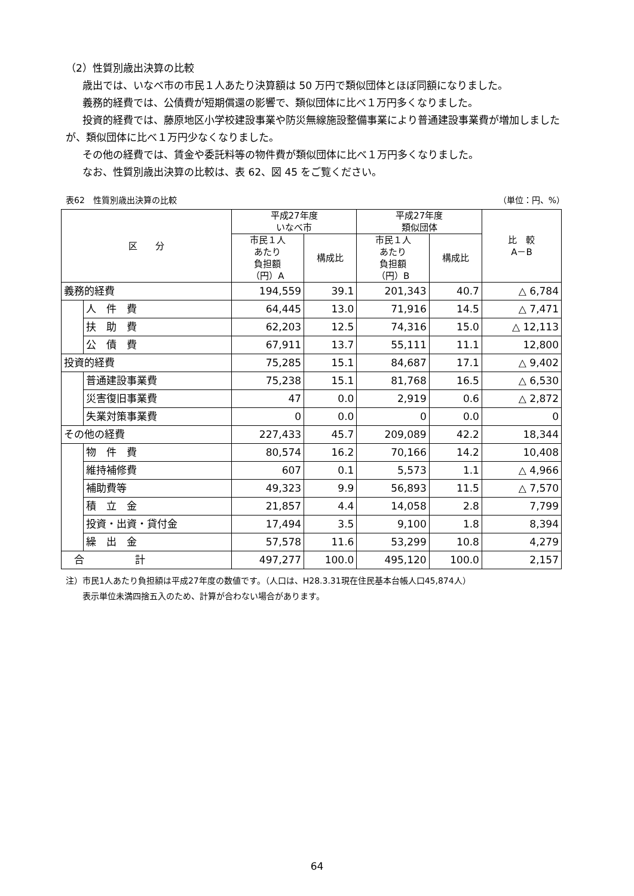（2）性質別歳出決算の比較
歳出では、いなべ市の市民１人あたり決算額は 50 万円で類似団体とほぼ同額になりました。
義務的経費では、公債費が短期償還の影響で、類似団体に比べ１万円多くなりました。
投資的経費では、藤原地区小学校建設事業や防災無線施設整備事業により普通建設事業費が増加しましたが、類似団体に比べ１万円少なくなりました。
その他の経費では、賃金や委託料等の物件費が類似団体に比べ１万円多くなりました。
なお、性質別歳出決算の比較は、表 62、図 45 をご覧ください。
表62　性質別歳出決算の比較 （単位：円、%）
| 区 分 | | 平成27年度 いなべ市 | | 平成27年度 類似団体 | | 比 較 A－B |
| --- | --- | --- | --- | --- | --- | --- |
| | | 市民１人 あたり 負担額 （円）A | 構成比 | 市民１人 あたり 負担額 （円）B | 構成比 | |
| 義務的経費 | | 194,559 | 39.1 | 201,343 | 40.7 | △ 6,784 |
| | 人 件 費 | 64,445 | 13.0 | 71,916 | 14.5 | △ 7,471 |
| | 扶 助 費 | 62,203 | 12.5 | 74,316 | 15.0 | △ 12,113 |
| | 公 債 費 | 67,911 | 13.7 | 55,111 | 11.1 | 12,800 |
| 投資的経費 | | 75,285 | 15.1 | 84,687 | 17.1 | △ 9,402 |
| | 普通建設事業費 | 75,238 | 15.1 | 81,768 | 16.5 | △ 6,530 |
| | 災害復旧事業費 | 47 | 0.0 | 2,919 | 0.6 | △ 2,872 |
| | 失業対策事業費 | 0 | 0.0 | 0 | 0.0 | 0 |
| その他の経費 | | 227,433 | 45.7 | 209,089 | 42.2 | 18,344 |
| | 物 件 費 | 80,574 | 16.2 | 70,166 | 14.2 | 10,408 |
| | 維持補修費 | 607 | 0.1 | 5,573 | 1.1 | △ 4,966 |
| | 補助費等 | 49,323 | 9.9 | 56,893 | 11.5 | △ 7,570 |
| | 積 立 金 | 21,857 | 4.4 | 14,058 | 2.8 | 7,799 |
| | 投資・出資・貸付金 | 17,494 | 3.5 | 9,100 | 1.8 | 8,394 |
| | 繰 出 金 | 57,578 | 11.6 | 53,299 | 10.8 | 4,279 |
| 合 計 | | 497,277 | 100.0 | 495,120 | 100.0 | 2,157 |
注）市民1人あたり負担額は平成27年度の数値です。（人口は、H28.3.31現在住民基本台帳人口45,874人）
　　表示単位未満四捨五入のため、計算が合わない場合があります。
64